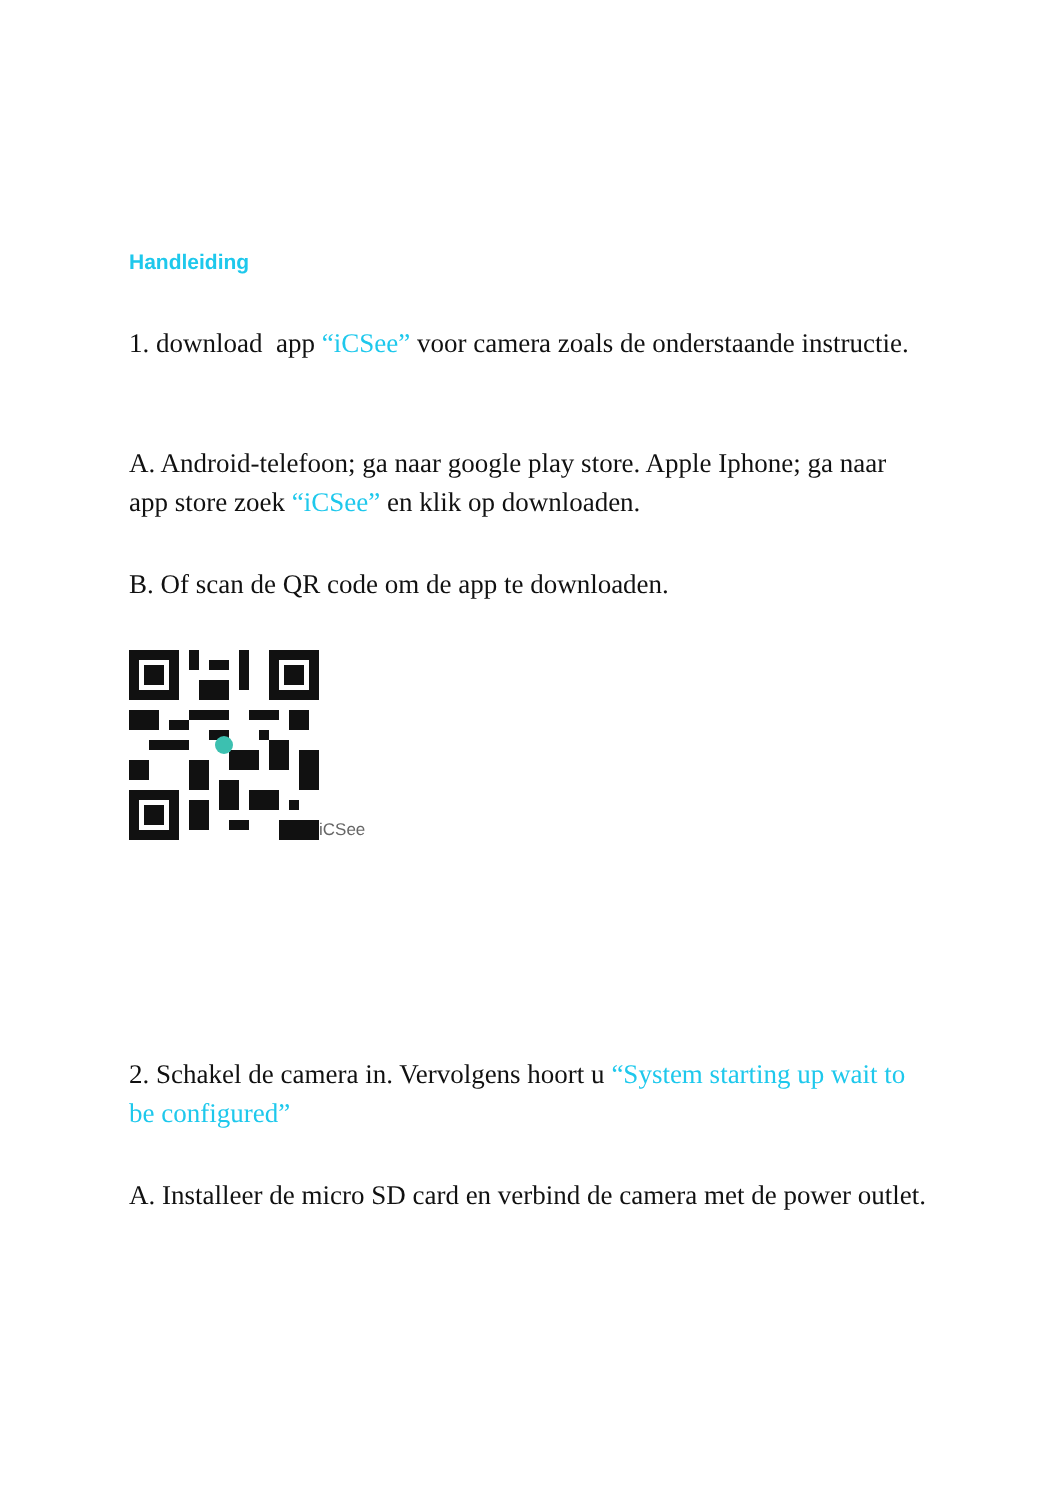Handleiding
1. download app “iCSee” voor camera zoals de onderstaande instructie.
A. Android-telefoon; ga naar google play store. Apple Iphone; ga naar app store zoek “iCSee” en klik op downloaden.
B. Of scan de QR code om de app te downloaden.
iCSee
2. Schakel de camera in. Vervolgens hoort u “System starting up wait to be configured”
A. Installeer de micro SD card en verbind de camera met de power outlet.